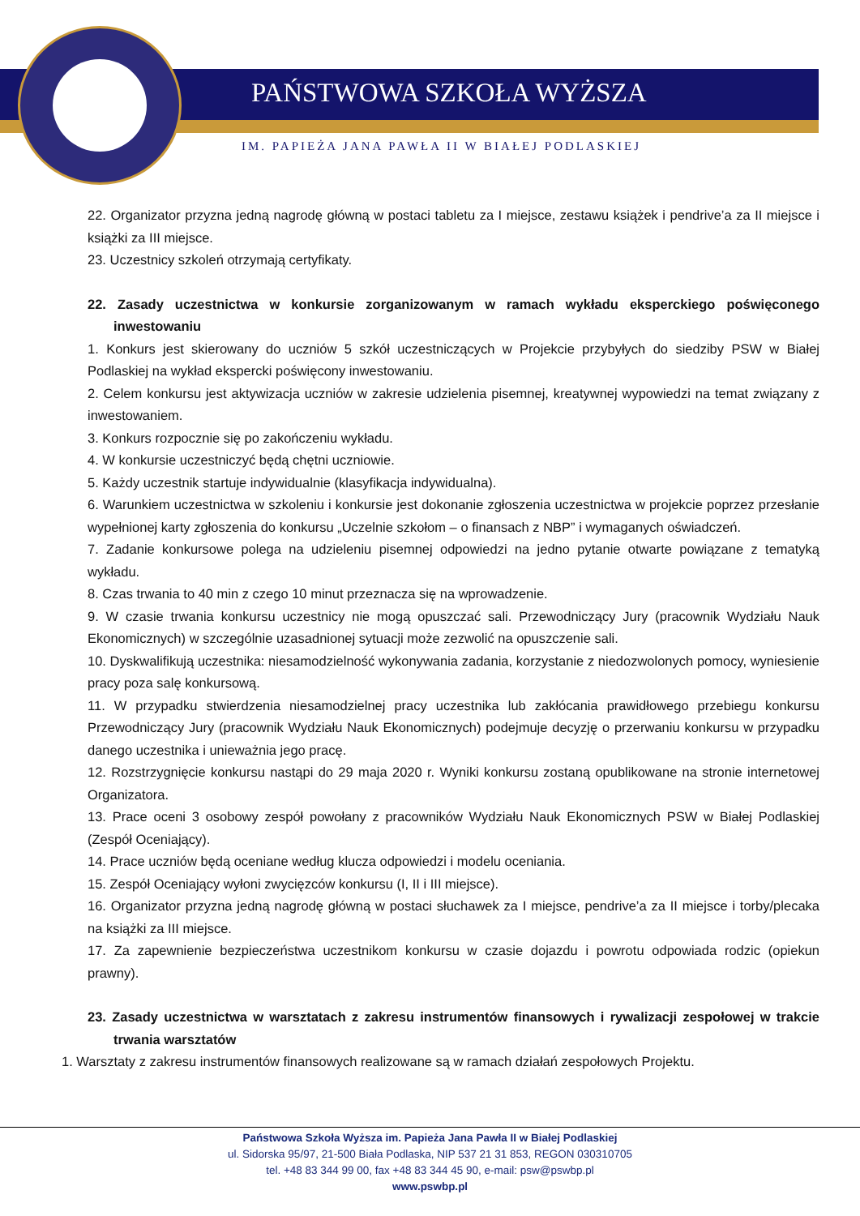PAŃSTWOWA SZKOŁA WYŻSZA
IM. PAPIEŻA JANA PAWŁA II W BIAŁEJ PODLASKIEJ
22. Organizator przyzna jedną nagrodę główną w postaci tabletu za I miejsce, zestawu książek i pendrive’a za II miejsce i książki za III miejsce.
23. Uczestnicy szkoleń otrzymają certyfikaty.
22. Zasady uczestnictwa w konkursie zorganizowanym w ramach wykładu eksperckiego poświęconego inwestowaniu
1. Konkurs jest skierowany do uczniów 5 szkół uczestniczących w Projekcie przybyłych do siedziby PSW w Białej Podlaskiej na wykład ekspercki poświęcony inwestowaniu.
2. Celem konkursu jest aktywizacja uczniów w zakresie udzielenia pisemnej, kreatywnej wypowiedzi na temat związany z inwestowaniem.
3. Konkurs rozpocznie się po zakończeniu wykładu.
4. W konkursie uczestniczyć będą chętni uczniowie.
5. Każdy uczestnik startuje indywidualnie (klasyfikacja indywidualna).
6. Warunkiem uczestnictwa w szkoleniu i konkursie jest dokonanie zgłoszenia uczestnictwa w projekcie poprzez przesłanie wypełnionej karty zgłoszenia do konkursu „Uczelnie szkołom – o finansach z NBP” i wymaganych oświadczeń.
7. Zadanie konkursowe polega na udzieleniu pisemnej odpowiedzi na jedno pytanie otwarte powiązane z tematyką wykładu.
8. Czas trwania to 40 min z czego 10 minut przeznacza się na wprowadzenie.
9. W czasie trwania konkursu uczestnicy nie mogą opuszczać sali. Przewodniczący Jury (pracownik Wydziału Nauk Ekonomicznych) w szczególnie uzasadnionej sytuacji może zezwolić na opuszczenie sali.
10. Dyskwalifikują uczestnika: niesamodzielność wykonywania zadania, korzystanie z niedozwolonych pomocy, wyniesienie pracy poza salę konkursową.
11. W przypadku stwierdzenia niesamodzielnej pracy uczestnika lub zakłócania prawidłowego przebiegu konkursu Przewodniczący Jury (pracownik Wydziału Nauk Ekonomicznych) podejmuje decyzję o przerwaniu konkursu w przypadku danego uczestnika i unieważnia jego pracę.
12. Rozstrzygnięcie konkursu nastąpi do 29 maja 2020 r. Wyniki konkursu zostaną opublikowane na stronie internetowej Organizatora.
13. Prace oceni 3 osobowy zespół powołany z pracowników Wydziału Nauk Ekonomicznych PSW w Białej Podlaskiej (Zespół Oceniający).
14. Prace uczniów będą oceniane według klucza odpowiedzi i modelu oceniania.
15. Zespół Oceniający wyłoni zwycięzców konkursu (I, II i III miejsce).
16. Organizator przyzna jedną nagrodę główną w postaci słuchawek za I miejsce, pendrive’a za II miejsce i torby/plecaka na książki za III miejsce.
17. Za zapewnienie bezpieczeństwa uczestnikom konkursu w czasie dojazdu i powrotu odpowiada rodzic (opiekun prawny).
23. Zasady uczestnictwa w warsztatach z zakresu instrumentów finansowych i rywalizacji zespołowej w trakcie trwania warsztatów
1. Warsztaty z zakresu instrumentów finansowych realizowane są w ramach działań zespołowych Projektu.
Państwowa Szkoła Wyższa im. Papieża Jana Pawła II w Białej Podlaskiej
ul. Sidorska 95/97, 21-500 Biała Podlaska, NIP 537 21 31 853, REGON 030310705
tel. +48 83 344 99 00, fax +48 83 344 45 90, e-mail: psw@pswbp.pl
www.pswbp.pl